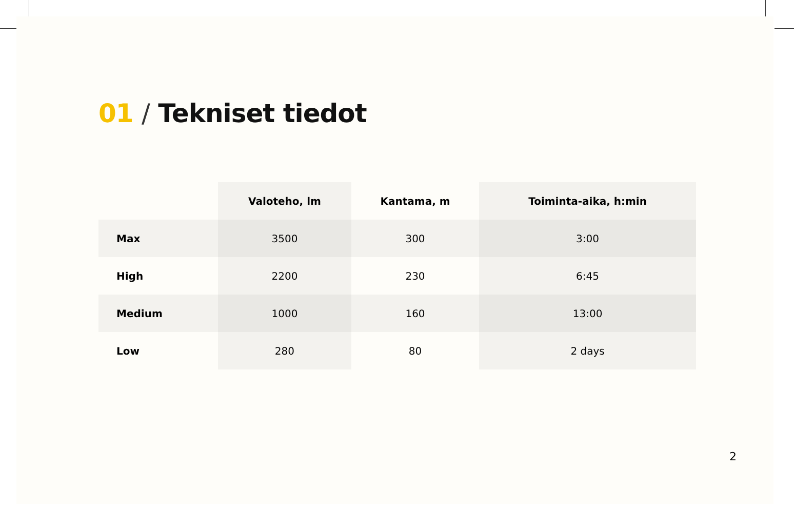01 / Tekniset tiedot
| | Valoteho, lm | Kantama, m | Toiminta-aika, h:min |
| --- | --- | --- | --- |
| Max | 3500 | 300 | 3:00 |
| High | 2200 | 230 | 6:45 |
| Medium | 1000 | 160 | 13:00 |
| Low | 280 | 80 | 2 days |
2